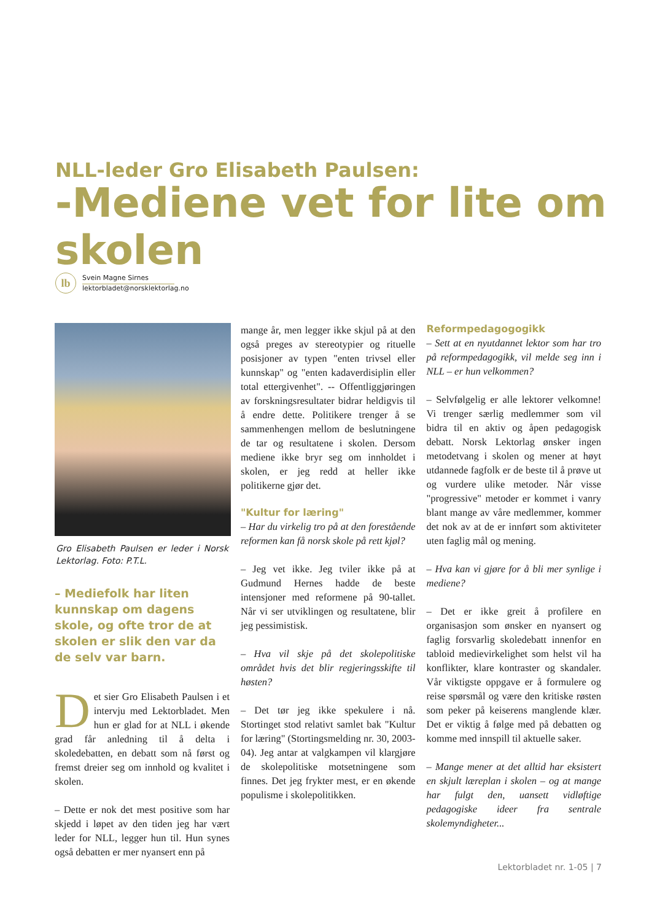NLL-leder Gro Elisabeth Paulsen:
-Mediene vet for lite om skolen
lb
Svein Magne Sirnes
lektorbladet@norsklektorlag.no
Gro Elisabeth Paulsen er leder i Norsk Lektorlag. Foto: P.T.L.
– Mediefolk har liten kunnskap om dagens skole, og ofte tror de at skolen er slik den var da de selv var barn.
Det sier Gro Elisabeth Paulsen i et intervju med Lektorbladet. Men hun er glad for at NLL i økende grad får anledning til å delta i skoledebatten, en debatt som nå først og fremst dreier seg om innhold og kvalitet i skolen.
– Dette er nok det mest positive som har skjedd i løpet av den tiden jeg har vært leder for NLL, legger hun til. Hun synes også debatten er mer nyansert enn på
mange år, men legger ikke skjul på at den også preges av stereotypier og rituelle posisjoner av typen "enten trivsel eller kunnskap" og "enten kadaverdisiplin eller total ettergivenhet". -- Offentliggjøringen av forskningsresultater bidrar heldigvis til å endre dette. Politikere trenger å se sammenhengen mellom de beslutningene de tar og resultatene i skolen. Dersom mediene ikke bryr seg om innholdet i skolen, er jeg redd at heller ikke politikerne gjør det.
"Kultur for læring"
– Har du virkelig tro på at den forestående reformen kan få norsk skole på rett kjøl?
– Jeg vet ikke. Jeg tviler ikke på at Gudmund Hernes hadde de beste intensjoner med reformene på 90-tallet. Når vi ser utviklingen og resultatene, blir jeg pessimistisk.
– Hva vil skje på det skolepolitiske området hvis det blir regjeringsskifte til høsten?
– Det tør jeg ikke spekulere i nå. Stortinget stod relativt samlet bak "Kultur for læring" (Stortingsmelding nr. 30, 2003-04). Jeg antar at valgkampen vil klargjøre de skolepolitiske motsetningene som finnes. Det jeg frykter mest, er en økende populisme i skolepolitikken.
Reformpedagogogikk
– Sett at en nyutdannet lektor som har tro på reformpedagogikk, vil melde seg inn i NLL – er hun velkommen?
– Selvfølgelig er alle lektorer velkomne! Vi trenger særlig medlemmer som vil bidra til en aktiv og åpen pedagogisk debatt. Norsk Lektorlag ønsker ingen metodetvang i skolen og mener at høyt utdannede fagfolk er de beste til å prøve ut og vurdere ulike metoder. Når visse "progressive" metoder er kommet i vanry blant mange av våre medlemmer, kommer det nok av at de er innført som aktiviteter uten faglig mål og mening.
– Hva kan vi gjøre for å bli mer synlige i mediene?
– Det er ikke greit å profilere en organisasjon som ønsker en nyansert og faglig forsvarlig skoledebatt innenfor en tabloid medievirkelighet som helst vil ha konflikter, klare kontraster og skandaler. Vår viktigste oppgave er å formulere og reise spørsmål og være den kritiske røsten som peker på keiserens manglende klær. Det er viktig å følge med på debatten og komme med innspill til aktuelle saker.
– Mange mener at det alltid har eksistert en skjult læreplan i skolen – og at mange har fulgt den, uansett vidløftige pedagogiske ideer fra sentrale skolemyndigheter...
Lektorbladet nr. 1-05 | 7